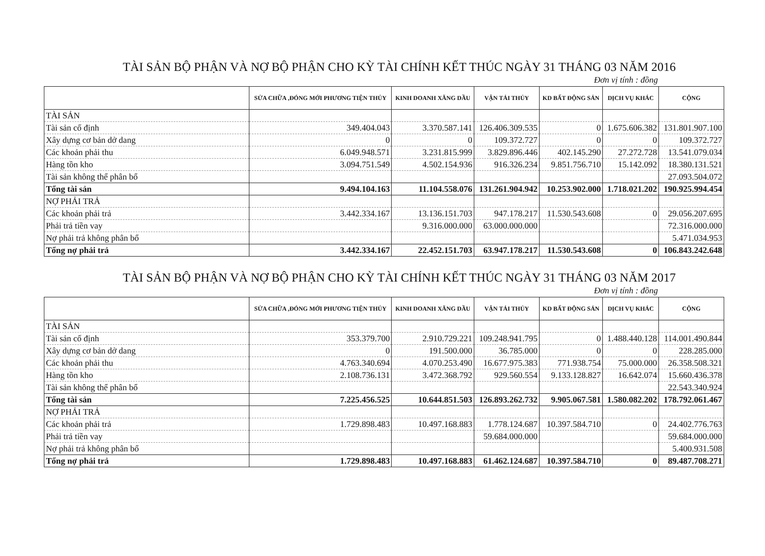TÀI SẢN BỘ PHẬN VÀ NỢ BỘ PHẬN CHO KỲ TÀI CHÍNH KẾT THÚC NGÀY 31 THÁNG 03 NĂM 2016
Đơn vị tính : đồng
| | SỬA CHỮA ,ĐÓNG MỚI PHƯƠNG TIỆN THỦY | KINH DOANH XĂNG DẦU | VẬN TẢI THỦY | KD BẤT ĐỘNG SẢN | DỊCH VỤ KHÁC | CỘNG |
| --- | --- | --- | --- | --- | --- | --- |
| TÀI SẢN | | | | | | |
| Tài sản cố định | 349.404.043 | 3.370.587.141 | 126.406.309.535 | 0 | 1.675.606.382 | 131.801.907.100 |
| Xây dựng cơ bản dở dang | 0 | 0 | 109.372.727 | 0 | 0 | 109.372.727 |
| Các khoản phải thu | 6.049.948.571 | 3.231.815.999 | 3.829.896.446 | 402.145.290 | 27.272.728 | 13.541.079.034 |
| Hàng tồn kho | 3.094.751.549 | 4.502.154.936 | 916.326.234 | 9.851.756.710 | 15.142.092 | 18.380.131.521 |
| Tài sản không thể phân bổ | | | | | | 27.093.504.072 |
| Tổng tài sản | 9.494.104.163 | 11.104.558.076 | 131.261.904.942 | 10.253.902.000 | 1.718.021.202 | 190.925.994.454 |
| NỢ PHẢI TRẢ | | | | | | |
| Các khoản phải trả | 3.442.334.167 | 13.136.151.703 | 947.178.217 | 11.530.543.608 | 0 | 29.056.207.695 |
| Phải trả tiền vay | | 9.316.000.000 | 63.000.000.000 | | | 72.316.000.000 |
| Nợ phải trả không phân bổ | | | | | | 5.471.034.953 |
| Tổng nợ phải trả | 3.442.334.167 | 22.452.151.703 | 63.947.178.217 | 11.530.543.608 | 0 | 106.843.242.648 |
TÀI SẢN BỘ PHẬN VÀ NỢ BỘ PHẬN CHO KỲ TÀI CHÍNH KẾT THÚC NGÀY 31 THÁNG 03 NĂM 2017
Đơn vị tính : đồng
| | SỬA CHỮA ,ĐÓNG MỚI PHƯƠNG TIỆN THỦY | KINH DOANH XĂNG DẦU | VẬN TẢI THỦY | KD BẤT ĐỘNG SẢN | DỊCH VỤ KHÁC | CỘNG |
| --- | --- | --- | --- | --- | --- | --- |
| TÀI SẢN | | | | | | |
| Tài sản cố định | 353.379.700 | 2.910.729.221 | 109.248.941.795 | 0 | 1.488.440.128 | 114.001.490.844 |
| Xây dựng cơ bản dở dang | 0 | 191.500.000 | 36.785.000 | 0 | 0 | 228.285.000 |
| Các khoản phải thu | 4.763.340.694 | 4.070.253.490 | 16.677.975.383 | 771.938.754 | 75.000.000 | 26.358.508.321 |
| Hàng tồn kho | 2.108.736.131 | 3.472.368.792 | 929.560.554 | 9.133.128.827 | 16.642.074 | 15.660.436.378 |
| Tài sản không thể phân bổ | | | | | | 22.543.340.924 |
| Tổng tài sản | 7.225.456.525 | 10.644.851.503 | 126.893.262.732 | 9.905.067.581 | 1.580.082.202 | 178.792.061.467 |
| NỢ PHẢI TRẢ | | | | | | |
| Các khoản phải trả | 1.729.898.483 | 10.497.168.883 | 1.778.124.687 | 10.397.584.710 | 0 | 24.402.776.763 |
| Phải trả tiền vay | | | 59.684.000.000 | | | 59.684.000.000 |
| Nợ phải trả không phân bổ | | | | | | 5.400.931.508 |
| Tổng nợ phải trả | 1.729.898.483 | 10.497.168.883 | 61.462.124.687 | 10.397.584.710 | 0 | 89.487.708.271 |